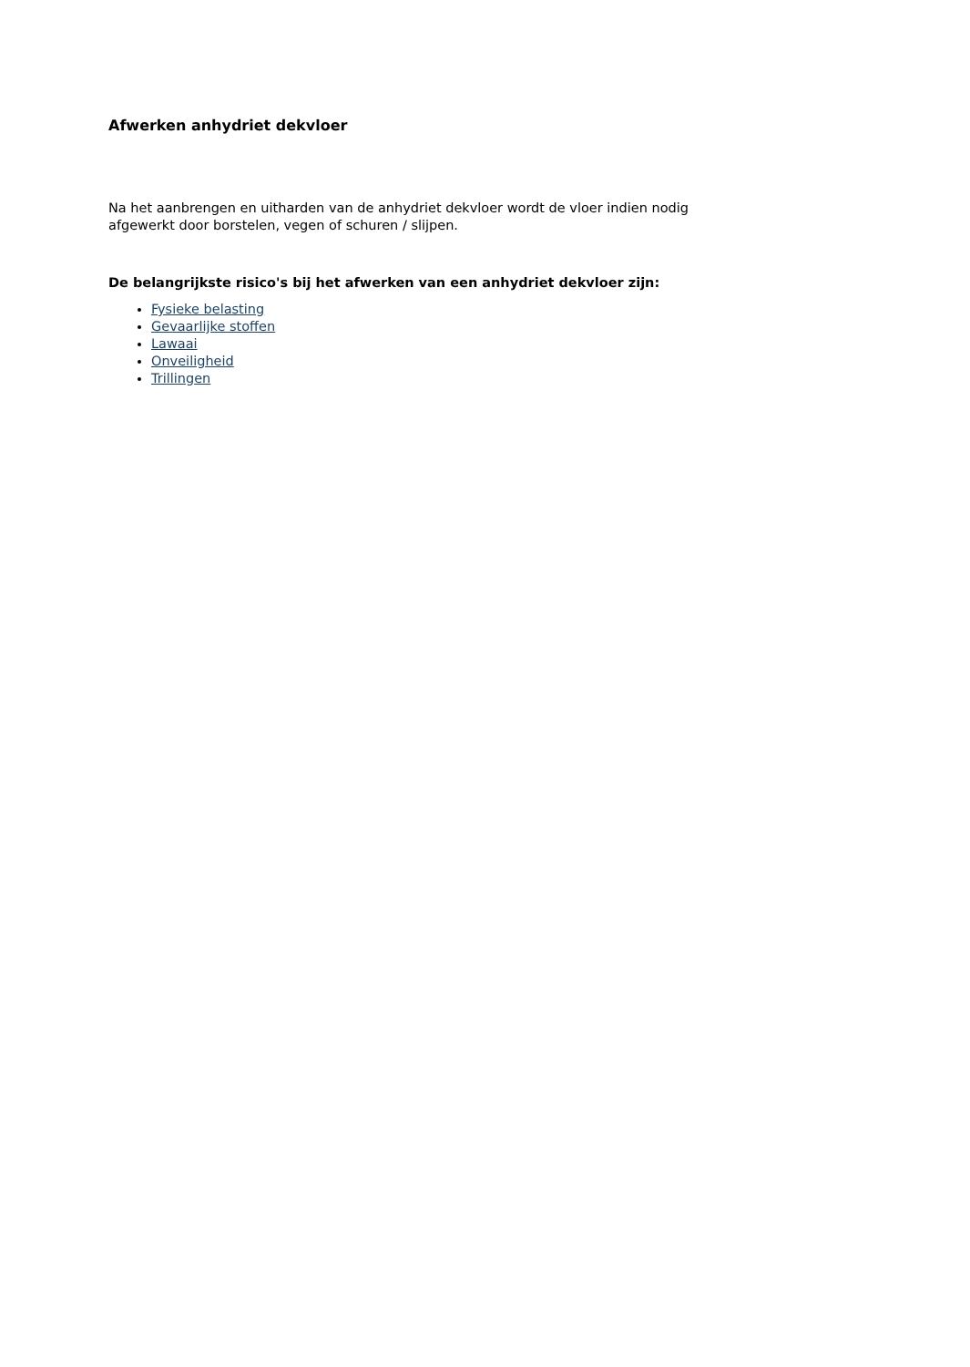Afwerken anhydriet dekvloer
Na het aanbrengen en uitharden van de anhydriet dekvloer wordt de vloer indien nodig afgewerkt door borstelen, vegen of schuren / slijpen.
De belangrijkste risico's bij het afwerken van een anhydriet dekvloer zijn:
Fysieke belasting
Gevaarlijke stoffen
Lawaai
Onveiligheid
Trillingen